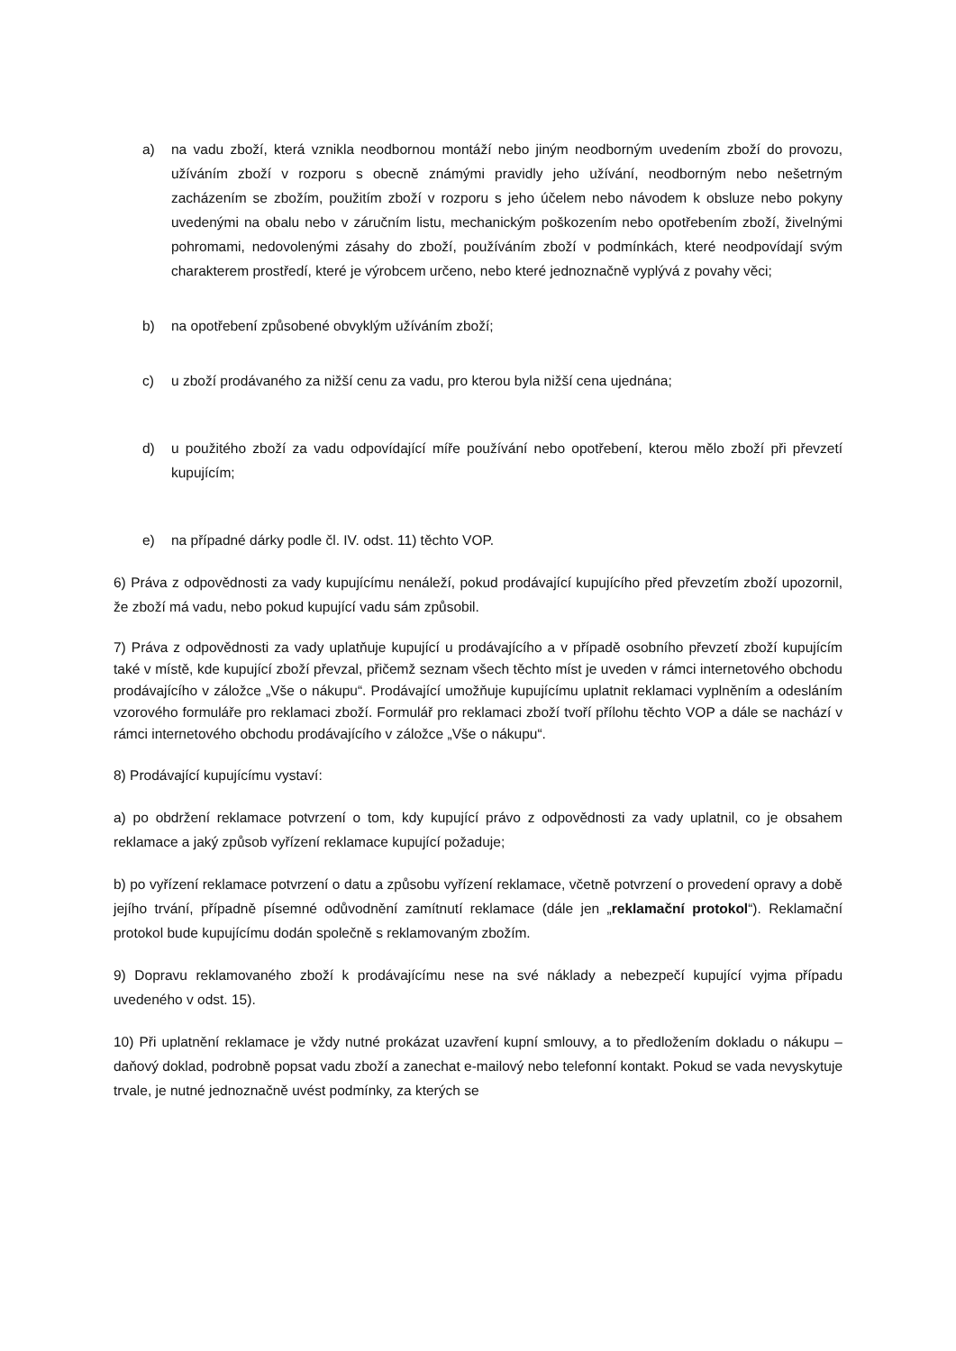a) na vadu zboží, která vznikla neodbornou montáží nebo jiným neodborným uvedením zboží do provozu, užíváním zboží v rozporu s obecně známými pravidly jeho užívání, neodborným nebo nešetrným zacházením se zbožím, použitím zboží v rozporu s jeho účelem nebo návodem k obsluze nebo pokyny uvedenými na obalu nebo v záručním listu, mechanickým poškozením nebo opotřebením zboží, živelnými pohromami, nedovolenými zásahy do zboží, používáním zboží v podmínkách, které neodpovídají svým charakterem prostředí, které je výrobcem určeno, nebo které jednoznačně vyplývá z povahy věci;
b) na opotřebení způsobené obvyklým užíváním zboží;
c) u zboží prodávaného za nižší cenu za vadu, pro kterou byla nižší cena ujednána;
d) u použitého zboží za vadu odpovídající míře používání nebo opotřebení, kterou mělo zboží při převzetí kupujícím;
e) na případné dárky podle čl. IV. odst. 11) těchto VOP.
6) Práva z odpovědnosti za vady kupujícímu nenáleží, pokud prodávající kupujícího před převzetím zboží upozornil, že zboží má vadu, nebo pokud kupující vadu sám způsobil.
7) Práva z odpovědnosti za vady uplatňuje kupující u prodávajícího a v případě osobního převzetí zboží kupujícím také v místě, kde kupující zboží převzal, přičemž seznam všech těchto míst je uveden v rámci internetového obchodu prodávajícího v záložce „Vše o nákupu“. Prodávající umožňuje kupujícímu uplatnit reklamaci vyplněním a odesláním vzorového formuláře pro reklamaci zboží. Formulář pro reklamaci zboží tvoří přílohu těchto VOP a dále se nachází v rámci internetového obchodu prodávajícího v záložce „Vše o nákupu“.
8) Prodávající kupujícímu vystaví:
a) po obdržení reklamace potvrzení o tom, kdy kupující právo z odpovědnosti za vady uplatnil, co je obsahem reklamace a jaký způsob vyřízení reklamace kupující požaduje;
b) po vyřízení reklamace potvrzení o datu a způsobu vyřízení reklamace, včetně potvrzení o provedení opravy a době jejího trvání, případně písemné odůvodnění zamítnutí reklamace (dále jen „reklamační protokol“). Reklamační protokol bude kupujícímu dodán společně s reklamovaným zbožím.
9) Dopravu reklamovaného zboží k prodávajícímu nese na své náklady a nebezpečí kupující vyjma případu uvedeného v odst. 15).
10) Při uplatnění reklamace je vždy nutné prokázat uzavření kupní smlouvy, a to předložením dokladu o nákupu – daňový doklad, podrobně popsat vadu zboží a zanechat e-mailový nebo telefonní kontakt. Pokud se vada nevyskytuje trvale, je nutné jednoznačně uvést podmínky, za kterých se